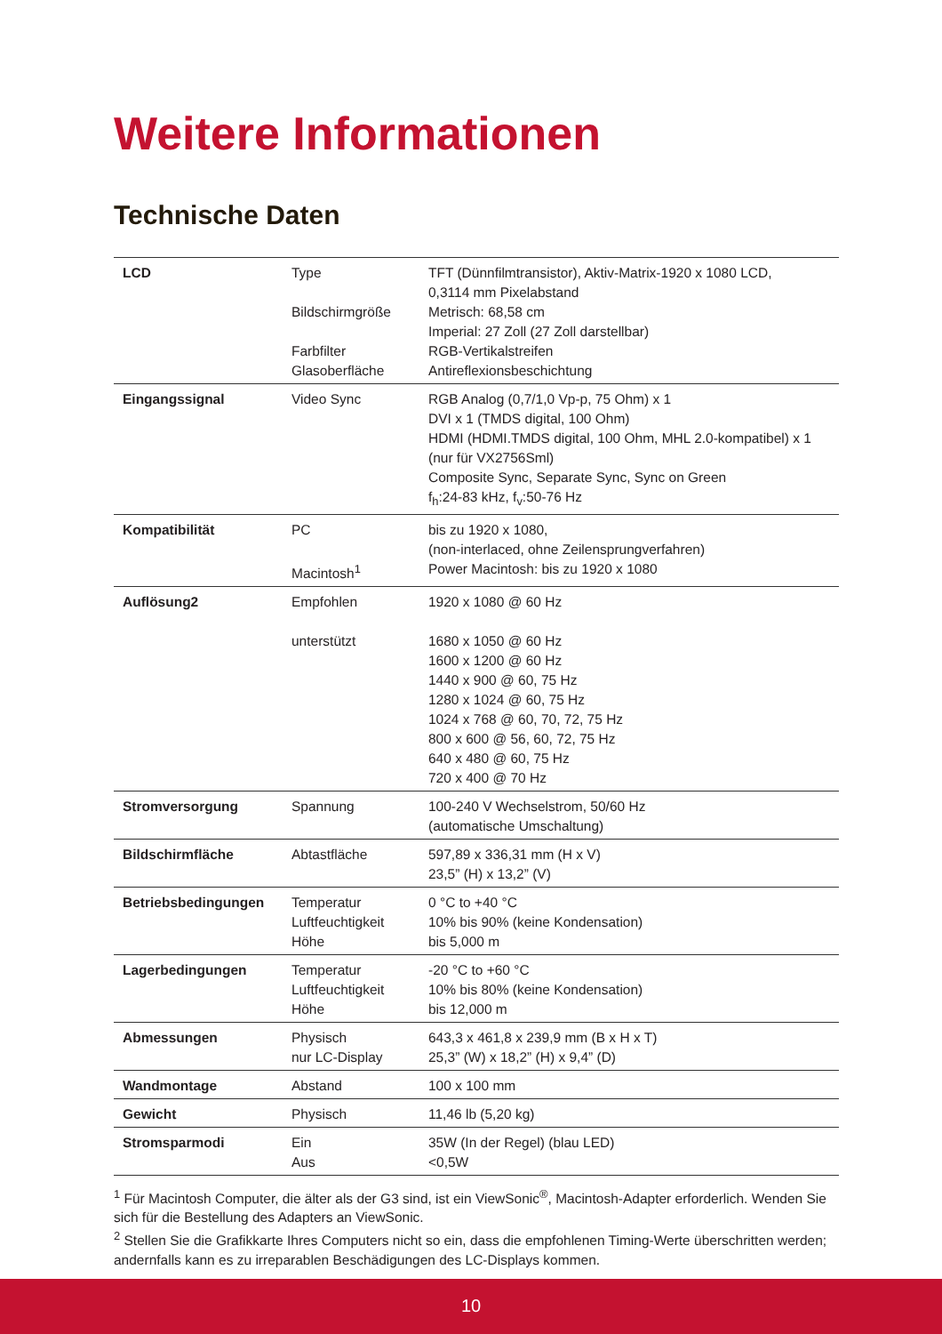Weitere Informationen
Technische Daten
| LCD | Type Bildschirmgröße Farbfilter Glasoberfläche | TFT (Dünnfilmtransistor), Aktiv-Matrix-1920 x 1080 LCD, 0,3114 mm Pixelabstand Metrisch: 68,58 cm Imperial: 27 Zoll (27 Zoll darstellbar) RGB-Vertikalstreifen Antireflexionsbeschichtung |
| Eingangssignal | Video Sync | RGB Analog (0,7/1,0 Vp-p, 75 Ohm) x 1 DVI x 1 (TMDS digital, 100 Ohm) HDMI (HDMI.TMDS digital, 100 Ohm, MHL 2.0-kompatibel) x 1 (nur für VX2756Sml) Composite Sync, Separate Sync, Sync on Green f<sub>h</sub>:24-83 kHz, f<sub>v</sub>:50-76 Hz |
| Kompatibilität | PC Macintosh<sup>1</sup> | bis zu 1920 x 1080, (non-interlaced, ohne Zeilensprungverfahren) Power Macintosh: bis zu 1920 x 1080 |
| Auflösung2 | Empfohlen unterstützt | 1920 x 1080 @ 60 Hz 1680 x 1050 @ 60 Hz 1600 x 1200 @ 60 Hz 1440 x 900 @ 60, 75 Hz 1280 x 1024 @ 60, 75 Hz 1024 x 768 @ 60, 70, 72, 75 Hz 800 x 600 @ 56, 60, 72, 75 Hz 640 x 480 @ 60, 75 Hz 720 x 400 @ 70 Hz |
| Stromversorgung | Spannung | 100-240 V Wechselstrom, 50/60 Hz (automatische Umschaltung) |
| Bildschirmfläche | Abtastfläche | 597,89 x 336,31 mm (H x V) 23,5” (H) x 13,2” (V) |
| Betriebsbedingungen | Temperatur Luftfeuchtigkeit Höhe | 0 °C to +40 °C 10% bis 90% (keine Kondensation) bis 5,000 m |
| Lagerbedingungen | Temperatur Luftfeuchtigkeit Höhe | -20 °C to +60 °C 10% bis 80% (keine Kondensation) bis 12,000 m |
| Abmessungen | Physisch nur LC-Display | 643,3 x 461,8 x 239,9 mm (B x H x T) 25,3” (W) x 18,2” (H) x 9,4” (D) |
| Wandmontage | Abstand | 100 x 100 mm |
| Gewicht | Physisch | 11,46 lb (5,20 kg) |
| Stromsparmodi | Ein Aus | 35W (In der Regel) (blau LED) <0,5W |
<sup>1</sup> Für Macintosh Computer, die älter als der G3 sind, ist ein ViewSonic<sup>®</sup>, Macintosh-Adapter erforderlich. Wenden Sie sich für die Bestellung des Adapters an ViewSonic.
<sup>2</sup> Stellen Sie die Grafikkarte Ihres Computers nicht so ein, dass die empfohlenen Timing-Werte überschritten werden; andernfalls kann es zu irreparablen Beschädigungen des LC-Displays kommen.
10